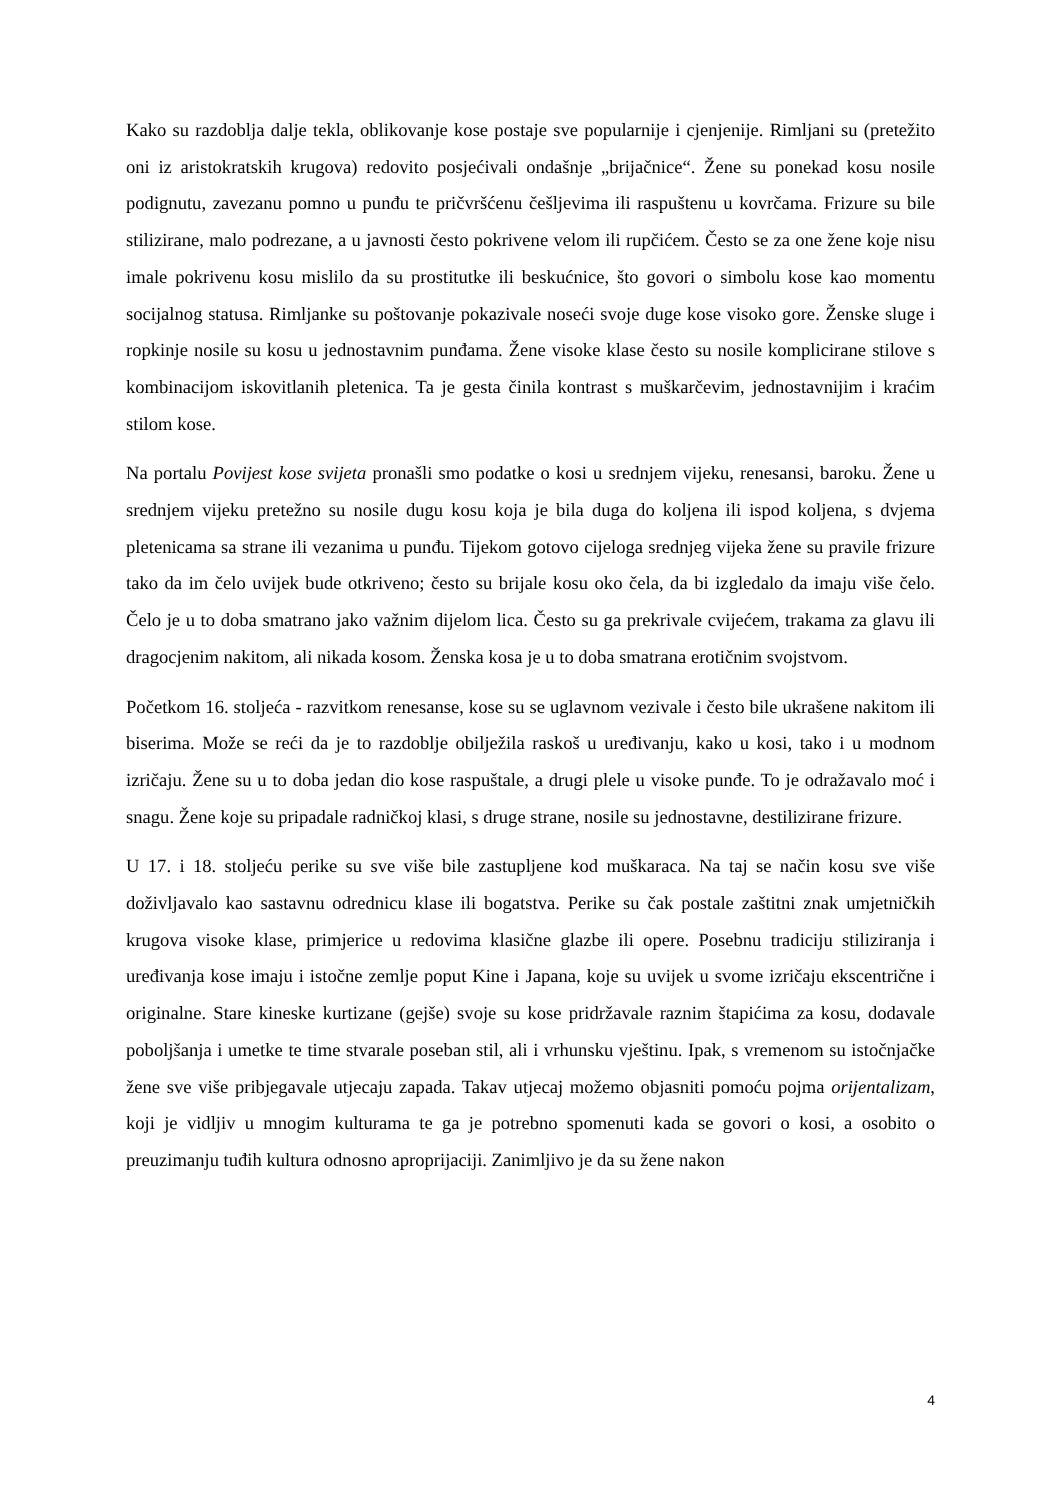Kako su razdoblja dalje tekla, oblikovanje kose postaje sve popularnije i cjenjenije. Rimljani su (pretežito oni iz aristokratskih krugova) redovito posjećivali ondašnje „brijačnice“. Žene su ponekad kosu nosile podignutu, zavezanu pomno u punđu te pričvršćenu češljevima ili raspuštenu u kovrčama. Frizure su bile stilizirane, malo podrezane, a u javnosti često pokrivene velom ili rupčićem. Često se za one žene koje nisu imale pokrivenu kosu mislilo da su prostitutke ili beskućnice, što govori o simbolu kose kao momentu socijalnog statusa. Rimljanke su poštovanje pokazivale noseći svoje duge kose visoko gore. Ženske sluge i ropkinje nosile su kosu u jednostavnim punđama. Žene visoke klase često su nosile komplicirane stilove s kombinacijom iskovitlanih pletenica. Ta je gesta činila kontrast s muškarčevim, jednostavnijim i kraćim stilom kose.
Na portalu Povijest kose svijeta pronašli smo podatke o kosi u srednjem vijeku, renesansi, baroku. Žene u srednjem vijeku pretežno su nosile dugu kosu koja je bila duga do koljena ili ispod koljena, s dvjema pletenicama sa strane ili vezanima u punđu. Tijekom gotovo cijeloga srednjeg vijeka žene su pravile frizure tako da im čelo uvijek bude otkriveno; često su brijale kosu oko čela, da bi izgledalo da imaju više čelo. Čelo je u to doba smatrano jako važnim dijelom lica. Često su ga prekrivale cvijećem, trakama za glavu ili dragocjenim nakitom, ali nikada kosom. Ženska kosa je u to doba smatrana erotičnim svojstvom.
Početkom 16. stoljeća - razvitkom renesanse, kose su se uglavnom vezivale i često bile ukrašene nakitom ili biserima. Može se reći da je to razdoblje obilježila raskoš u uređivanju, kako u kosi, tako i u modnom izričaju. Žene su u to doba jedan dio kose raspuštale, a drugi plele u visoke punđe. To je odražavalo moć i snagu. Žene koje su pripadale radničkoj klasi, s druge strane, nosile su jednostavne, destilizirane frizure.
U 17. i 18. stoljeću perike su sve više bile zastupljene kod muškaraca. Na taj se način kosu sve više doživljavalo kao sastavnu odrednicu klase ili bogatstva. Perike su čak postale zaštitni znak umjetničkih krugova visoke klase, primjerice u redovima klasične glazbe ili opere. Posebnu tradiciju stiliziranja i uređivanja kose imaju i istočne zemlje poput Kine i Japana, koje su uvijek u svome izričaju ekscentrične i originalne. Stare kineske kurtizane (gejše) svoje su kose pridržavale raznim štapićima za kosu, dodavale poboljšanja i umetke te time stvarale poseban stil, ali i vrhunsku vještinu. Ipak, s vremenom su istočnjačke žene sve više pribjegavale utjecaju zapada. Takav utjecaj možemo objasniti pomoću pojma orijentalizam, koji je vidljiv u mnogim kulturama te ga je potrebno spomenuti kada se govori o kosi, a osobito o preuzimanju tuđih kultura odnosno aproprijaciji. Zanimljivo je da su žene nakon
4